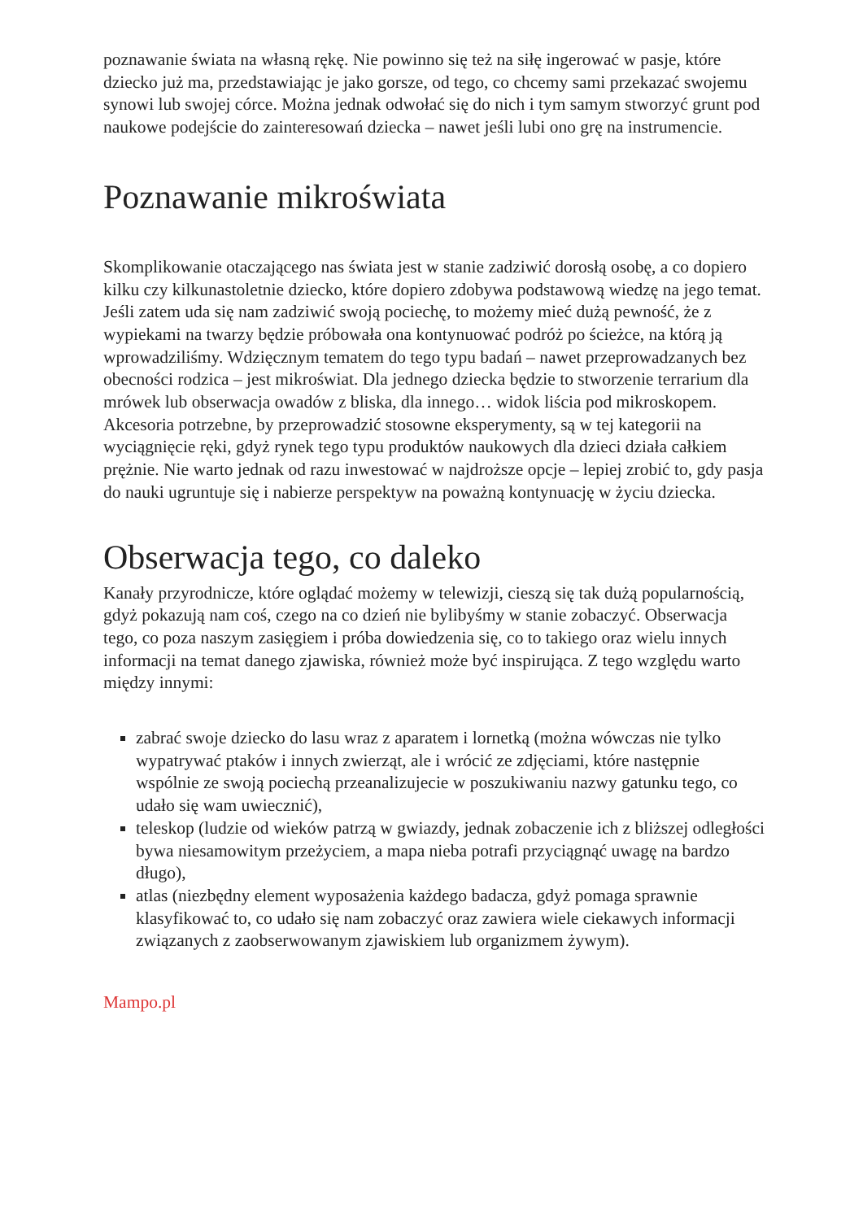poznawanie świata na własną rękę. Nie powinno się też na siłę ingerować w pasje, które dziecko już ma, przedstawiając je jako gorsze, od tego, co chcemy sami przekazać swojemu synowi lub swojej córce. Można jednak odwołać się do nich i tym samym stworzyć grunt pod naukowe podejście do zainteresowań dziecka – nawet jeśli lubi ono grę na instrumencie.
Poznawanie mikroświata
Skomplikowanie otaczającego nas świata jest w stanie zadziwić dorosłą osobę, a co dopiero kilku czy kilkunastoletnie dziecko, które dopiero zdobywa podstawową wiedzę na jego temat. Jeśli zatem uda się nam zadziwić swoją pociechę, to możemy mieć dużą pewność, że z wypiekami na twarzy będzie próbowała ona kontynuować podróż po ścieżce, na którą ją wprowadziliśmy. Wdzięcznym tematem do tego typu badań – nawet przeprowadzanych bez obecności rodzica – jest mikroświat. Dla jednego dziecka będzie to stworzenie terrarium dla mrówek lub obserwacja owadów z bliska, dla innego… widok liścia pod mikroskopem. Akcesoria potrzebne, by przeprowadzić stosowne eksperymenty, są w tej kategorii na wyciągnięcie ręki, gdyż rynek tego typu produktów naukowych dla dzieci działa całkiem prężnie. Nie warto jednak od razu inwestować w najdroższe opcje – lepiej zrobić to, gdy pasja do nauki ugruntuje się i nabierze perspektyw na poważną kontynuację w życiu dziecka.
Obserwacja tego, co daleko
Kanały przyrodnicze, które oglądać możemy w telewizji, cieszą się tak dużą popularnością, gdyż pokazują nam coś, czego na co dzień nie bylibyśmy w stanie zobaczyć. Obserwacja tego, co poza naszym zasięgiem i próba dowiedzenia się, co to takiego oraz wielu innych informacji na temat danego zjawiska, również może być inspirująca. Z tego względu warto między innymi:
zabrać swoje dziecko do lasu wraz z aparatem i lornetką (można wówczas nie tylko wypatrywać ptaków i innych zwierząt, ale i wrócić ze zdjęciami, które następnie wspólnie ze swoją pociechą przeanalizujecie w poszukiwaniu nazwy gatunku tego, co udało się wam uwiecznić),
teleskop (ludzie od wieków patrzą w gwiazdy, jednak zobaczenie ich z bliższej odległości bywa niesamowitym przeżyciem, a mapa nieba potrafi przyciągnąć uwagę na bardzo długo),
atlas (niezbędny element wyposażenia każdego badacza, gdyż pomaga sprawnie klasyfikować to, co udało się nam zobaczyć oraz zawiera wiele ciekawych informacji związanych z zaobserwowanym zjawiskiem lub organizmem żywym).
Mampo.pl